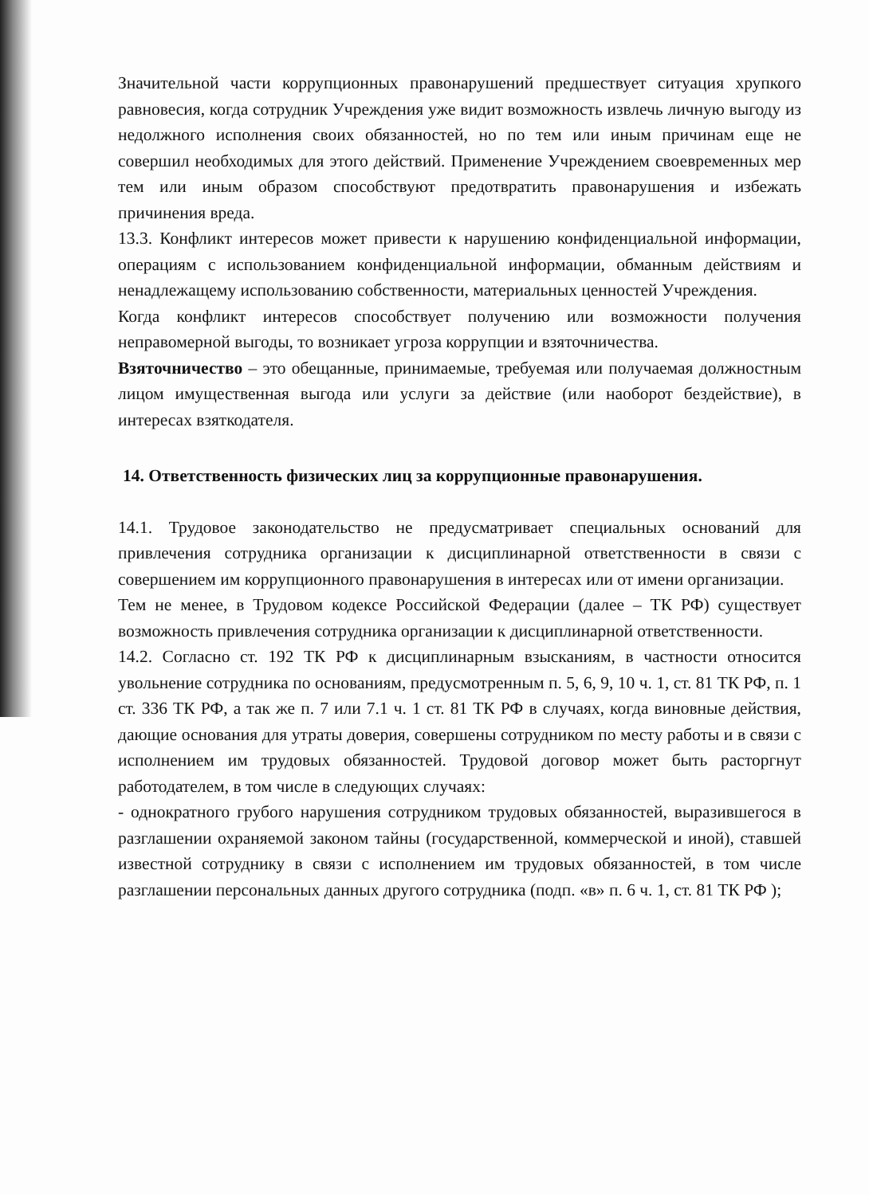Значительной части коррупционных правонарушений предшествует ситуация хрупкого равновесия, когда сотрудник Учреждения уже видит возможность извлечь личную выгоду из недолжного исполнения своих обязанностей, но по тем или иным причинам еще не совершил необходимых для этого действий. Применение Учреждением своевременных мер тем или иным образом способствуют предотвратить правонарушения и избежать причинения вреда.
13.3. Конфликт интересов может привести к нарушению конфиденциальной информации, операциям с использованием конфиденциальной информации, обманным действиям и ненадлежащему использованию собственности, материальных ценностей Учреждения.
Когда конфликт интересов способствует получению или возможности получения неправомерной выгоды, то возникает угроза коррупции и взяточничества.
Взяточничество – это обещанные, принимаемые, требуемая или получаемая должностным лицом имущественная выгода или услуги за действие (или наоборот бездействие), в интересах взяткодателя.
14. Ответственность физических лиц за коррупционные правонарушения.
14.1. Трудовое законодательство не предусматривает специальных оснований для привлечения сотрудника организации к дисциплинарной ответственности в связи с совершением им коррупционного правонарушения в интересах или от имени организации.
Тем не менее, в Трудовом кодексе Российской Федерации (далее – ТК РФ) существует возможность привлечения сотрудника организации к дисциплинарной ответственности.
14.2. Согласно ст. 192 ТК РФ к дисциплинарным взысканиям, в частности относится увольнение сотрудника по основаниям, предусмотренным п. 5, 6, 9, 10 ч. 1, ст. 81 ТК РФ, п. 1 ст. 336 ТК РФ, а так же п. 7 или 7.1 ч. 1 ст. 81 ТК РФ в случаях, когда виновные действия, дающие основания для утраты доверия, совершены сотрудником по месту работы и в связи с исполнением им трудовых обязанностей. Трудовой договор может быть расторгнут работодателем, в том числе в следующих случаях:
- однократного грубого нарушения сотрудником трудовых обязанностей, выразившегося в разглашении охраняемой законом тайны (государственной, коммерческой и иной), ставшей известной сотруднику в связи с исполнением им трудовых обязанностей, в том числе разглашении персональных данных другого сотрудника (подп. «в» п. 6 ч. 1, ст. 81 ТК РФ );